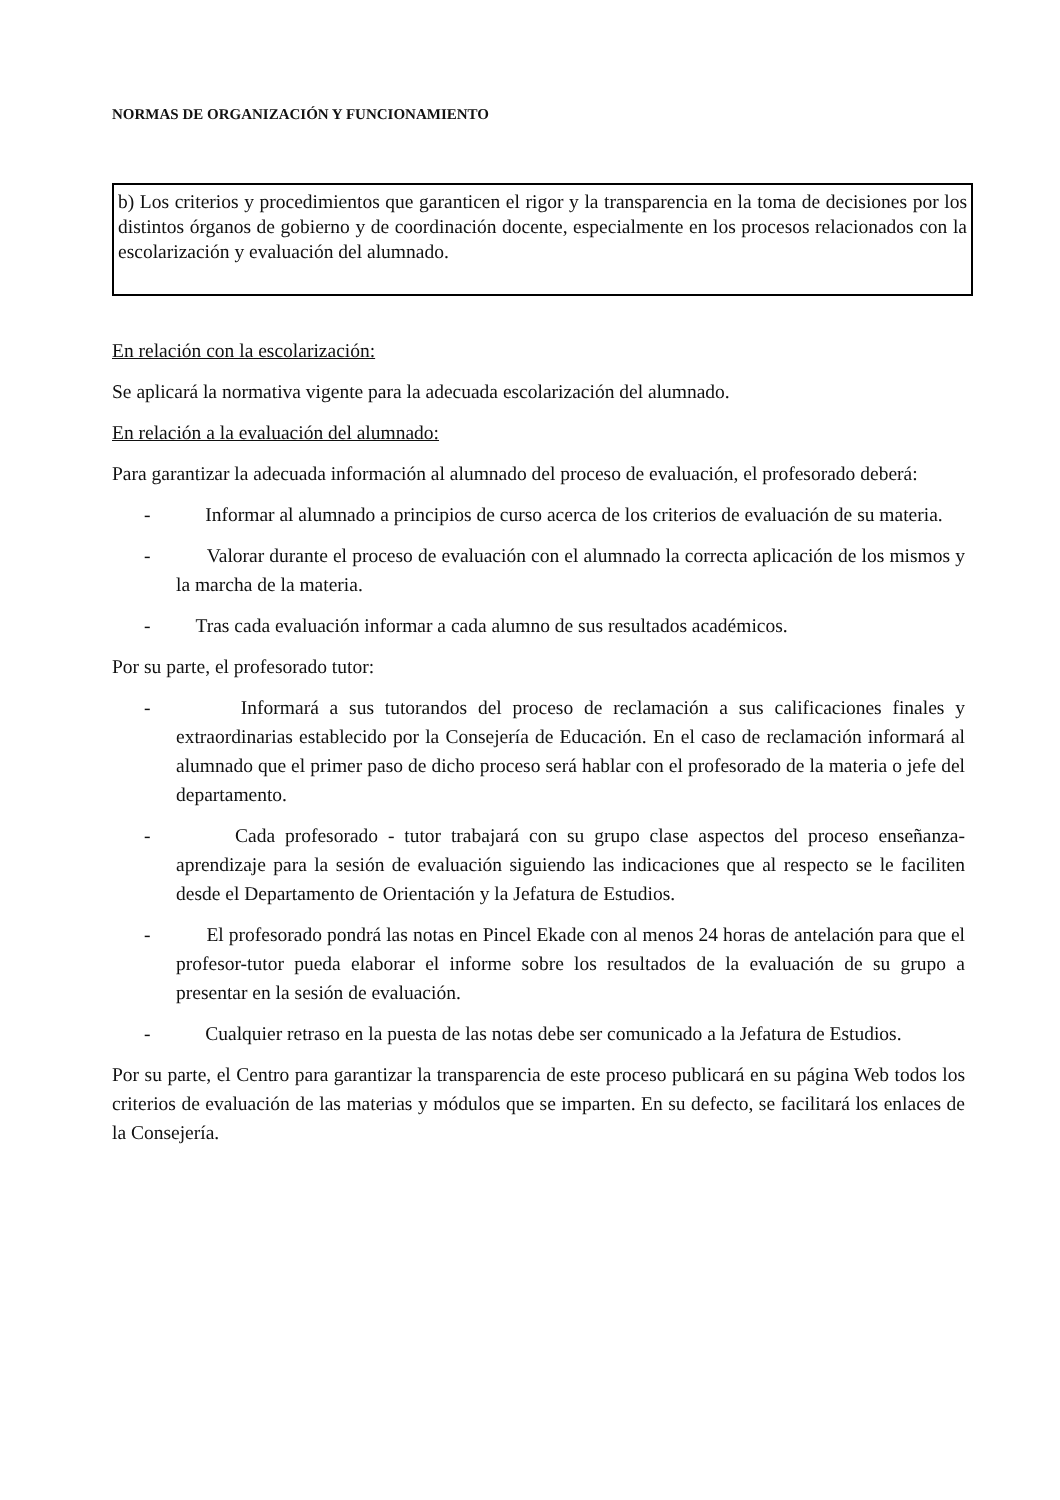NORMAS DE ORGANIZACIÓN Y FUNCIONAMIENTO
b) Los criterios y procedimientos que garanticen el rigor y la transparencia en la toma de decisiones por los distintos órganos de gobierno y de coordinación docente, especialmente en los procesos relacionados con la escolarización y evaluación del alumnado.
En relación con la escolarización:
Se aplicará la normativa vigente para la adecuada escolarización del alumnado.
En relación a la evaluación del alumnado:
Para garantizar la adecuada información al alumnado del proceso de evaluación, el profesorado deberá:
- Informar al alumnado a principios de curso acerca de los criterios de evaluación de su materia.
- Valorar durante el proceso de evaluación con el alumnado la correcta aplicación de los mismos y la marcha de la materia.
- Tras cada evaluación informar a cada alumno de sus resultados académicos.
Por su parte, el profesorado tutor:
- Informará a sus tutorandos del proceso de reclamación a sus calificaciones finales y extraordinarias establecido por la Consejería de Educación. En el caso de reclamación informará al alumnado que el primer paso de dicho proceso será hablar con el profesorado de la materia o jefe del departamento.
- Cada profesorado - tutor trabajará con su grupo clase aspectos del proceso enseñanza-aprendizaje para la sesión de evaluación siguiendo las indicaciones que al respecto se le faciliten desde el Departamento de Orientación y la Jefatura de Estudios.
- El profesorado pondrá las notas en Pincel Ekade con al menos 24 horas de antelación para que el profesor-tutor pueda elaborar el informe sobre los resultados de la evaluación de su grupo a presentar en la sesión de evaluación.
- Cualquier retraso en la puesta de las notas debe ser comunicado a la Jefatura de Estudios.
Por su parte, el Centro para garantizar la transparencia de este proceso publicará en su página Web todos los criterios de evaluación de las materias y módulos que se imparten. En su defecto, se facilitará los enlaces de la Consejería.